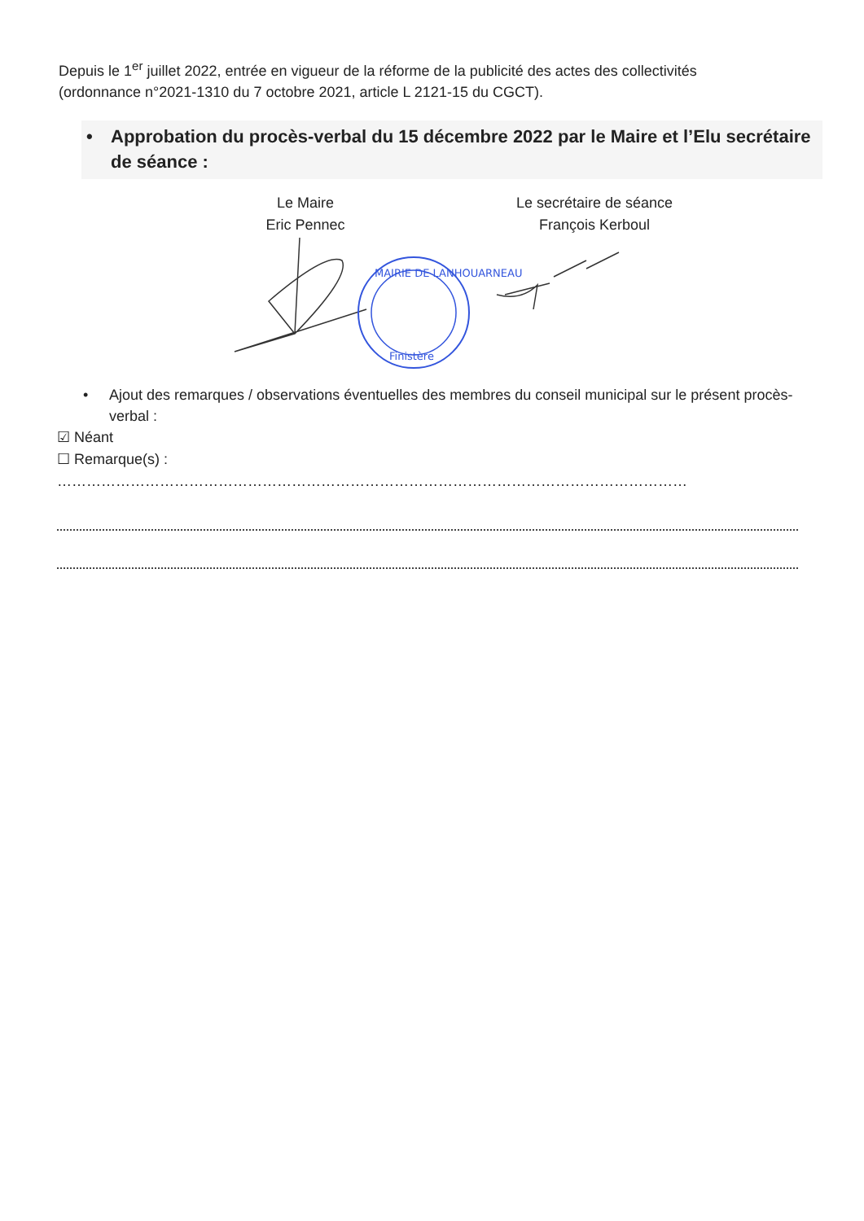Depuis le 1<sup>er</sup> juillet 2022, entrée en vigueur de la réforme de la publicité des actes des collectivités (ordonnance n°2021-1310 du 7 octobre 2021, article L 2121-15 du CGCT).
• Approbation du procès-verbal du 15 décembre 2022 par le Maire et l’Elu secrétaire de séance :
Le Maire
Eric Pennec
Le secrétaire de séance
François Kerboul
MAIRIE DE LANHOUARNEAU
Finistère
• Ajout des remarques / observations éventuelles des membres du conseil municipal sur le présent procès-verbal :
☑ Néant
☐ Remarque(s) : …………………………………………………………………………………………………………………